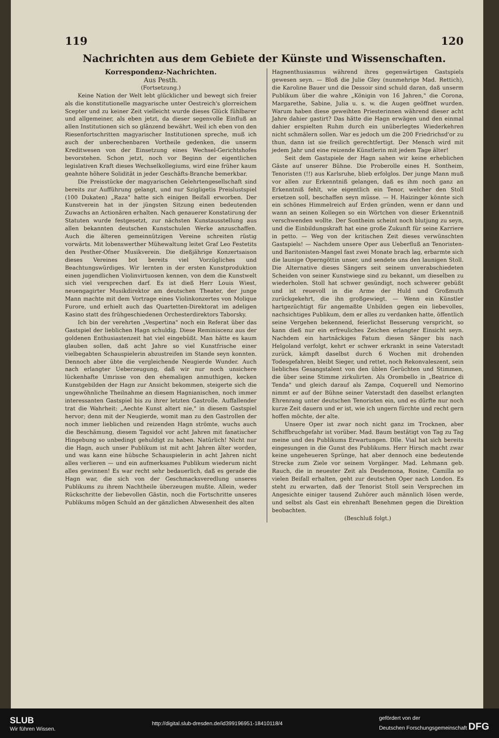119 120
Nachrichten aus dem Gebiete der Künste und Wissenschaften.
Korrespondenz-Nachrichten.
Aus Pesth.
(Fortsetzung.)
Keine Nation der Welt lebt glücklicher und bewegt sich freier als die konstitutionelle magyarische unter Oestreich's glorreichem Scepter und zu keiner Zeit vielleicht wurde dieses Glück fühlbarer und allgemeiner, als eben jetzt, da dieser segenvolle Einfluß an allen Institutionen sich so glänzend bewährt. Weil ich eben von den Riesenfortschritten magyarischer Institutionen spreche, muß ich auch der unberechenbaren Vortheile gedenken, die unserm Kreditwesen von der Einsetzung eines Wechsel-Gerichtshofes bevorstehen. Schon jetzt, noch vor Beginn der eigentlichen legislativen Kraft dieses Wechselkollegiums, wird eine früher kaum geahnte höhere Solidität in jeder Geschäfts-Branche bemerkbar.
Die Preisstücke der magyarischen Gelehrtengesellschaft sind bereits zur Aufführung gelangt, und nur Szigligetis Preislustspiel (100 Dukaten) „Raza" hatte sich einigen Beifall erworben. Der Kunstverein hat in der jüngsten Sitzung einen bedeutenden Zuwachs an Actionären erhalten. Nach genauerer Konstatirung der Statuten wurde festgesetzt, zur nächsten Kunstausstellung aus allen bekannten deutschen Kunstschulen Werke anzuschaffen. Auch die älteren gemeinnützigen Vereine schreiten rüstig vorwärts. Mit lobenswerther Mühewaltung leitet Graf Leo Festetits den Pesther-Ofner Musikverein. Die dießjährige Konzertsaison dieses Vereines bot bereits viel Vorzügliches und Beachtungswürdiges. Wir lernten in der ersten Kunstproduktion einen jugendlichen Violinvirtuosen kennen, von dem die Kunstwelt sich viel versprechen darf. Es ist dieß Herr Louis Wiest, neuengagirter Musikdirektor am deutschen Theater, der junge Mann machte mit dem Vortrage eines Violinkonzertes von Molique Furore, und erhielt auch das Quartetten-Direktorat im adeligen Kasino statt des frühgeschiedenen Orchesterdirektors Taborsky.
Ich bin der verehrten „Vespertina" noch ein Referat über das Gastspiel der lieblichen Hagn schuldig. Diese Reminiscenz aus der goldenen Enthusiastenzeit hat viel eingebüßt. Man hätte es kaum glauben sollen, daß acht Jahre so viel Kunstfrische einer vielbegabten Schauspielerin abzustreifen im Stande seyn konnten. Dennoch aber übte die vergleichende Neugierde Wunder. Auch nach erlangter Ueberzeugung, daß wir nur noch unsichere lückenhafte Umrisse von den ehemaligen anmuthigen, kecken Kunstgebilden der Hagn zur Ansicht bekommen, steigerte sich die ungewöhnliche Theilnahme an diesem Hagnianischen, noch immer interessanten Gastspiel bis zu ihrer letzten Gastrolle. Auffallender trat die Wahrheit: „Aechte Kunst altert nie," in diesem Gastspiel hervor; denn mit der Neugierde, womit man zu den Gastrollen der noch immer lieblichen und reizenden Hagn strömte, wuchs auch die Beschämung, diesem Tagsidol vor acht Jahren mit fanatischer Hingebung so unbedingt gehuldigt zu haben. Natürlich! Nicht nur die Hagn, auch unser Publikum ist mit acht Jahren älter worden, und was kann eine hübsche Schauspielerin in acht Jahren nicht alles verlieren — und ein aufmerksames Publikum wiederum nicht alles gewinnen! Es war recht sehr bedauerlich, daß es gerade die Hagn war, die sich von der Geschmacksveredlung unseres Publikums zu ihrem Nachtheile überzeugen mußte. Allein, weder Rückschritte der liebevollen Gästin, noch die Fortschritte unseres Publikums mögen Schuld an der gänzlichen Abwesenheit des alten
Hagnenthusiasmus während ihres gegenwärtigen Gastspiels gewesen seyn. — Bloß die Julie Gley (nunmehrige Mad. Rettich), die Karoline Bauer und die Dessoir sind schuld daran, daß unserm Publikum über die wahre „Königin von 16 Jahren," die Corona, Margarethe, Sabine, Julia u. s. w. die Augen geöffnet wurden. Warum haben diese geweihten Priesterinnen während dieser acht Jahre dahier gastirt? Das hätte die Hagn erwägen und den einmal dahier erspielten Ruhm durch ein unüberlegtes Wiederkehren nicht schmälern sollen. War es jedoch um die 200 Friedrichsd'or zu thun, dann ist sie freilich gerechtfertigt. Der Mensch wird mit jedem Jahr und eine reizende Künstlerin mit jedem Tage älter!
Seit dem Gastspiele der Hagn sahen wir keine erheblichen Gäste auf unserer Bühne. Die Proberolle eines H. Sontheim, Tenoristen (!!) aus Karlsruhe, blieb erfolglos. Der junge Mann muß vor allen zur Erkenntniß gelangen, daß es ihm noch ganz an Erkenntniß fehlt, wie eigentlich ein Tenor, welcher den Stoll ersetzen soll, beschaffen seyn müsse. — H. Haizinger könnte sich ein schönes Himmelreich auf Erden gründen, wenn er dann und wann an seinen Kollegen so ein Wörtchen von dieser Erkenntniß verschwenden wollte. Der Sontheim scheint noch blutjung zu seyn, und die Einbildungskraft hat eine große Zukunft für seine Karriere in petto. — Weg von der kritischen Zeit dieses verwünschten Gastspiels! — Nachdem unsere Oper aus Ueberfluß an Tenoristen- und Baritonisten-Mangel fast zwei Monate brach lag, erbarmte sich die launige Operngöttin unser, und sendete uns den launigen Stoll. Die Alternative dieses Sängers seit seinem unverabschiedeten Scheiden von seiner Kunstwiege sind zu bekannt, um dieselben zu wiederholen. Stoll hat schwer gesündigt, noch schwerer gebüßt und ist reuevoll in die Arme der Huld und Großmuth zurückgekehrt, die ihn großgewiegt. — Wenn ein Künstler hartgezüchtigt für angemaßte Unbilden gegen ein liebevolles, nachsichtiges Publikum, dem er alles zu verdanken hatte, öffentlich seine Vergehen bekennend, feierlichst Besserung verspricht, so kann dieß nur ein erfreuliches Zeichen erlangter Einsicht seyn. Nachdem ein hartnäckiges Fatum diesen Sänger bis nach Helgoland verfolgt, kehrt er schwer erkrankt in seine Vaterstadt zurück, kämpft daselbst durch 6 Wochen mit drohenden Todesgefahren, bleibt Sieger, und rettet, noch Rekonvaleszent, sein liebliches Gesangstalent von den üblen Gerüchten und Stimmen, die über seine Stimme zirkulirten. Als Orombello in „Beatrice di Tenda" und gleich darauf als Zampa, Coquerell und Nemorino nimmt er auf der Bühne seiner Vaterstadt den daselbst erlangten Ehrenrang unter deutschen Tenoristen ein, und es dürfte nur noch kurze Zeit dauern und er ist, wie ich ungern fürchte und recht gern hoffen möchte, der alte.
Unsere Oper ist zwar noch nicht ganz im Trocknen, aber Schiffbruchgefahr ist vorüber. Mad. Baum bestätigt von Tag zu Tag meine und des Publikums Erwartungen. Dlle. Vial hat sich bereits eingesungen in die Gunst des Publikums. Herr Hirsch macht zwar keine ungeheueren Sprünge, hat aber dennoch eine bedeutende Strecke zum Ziele vor seinem Vorgänger. Mad. Lehmann geb. Rauch, die in neuester Zeit als Desdemona, Rosine, Camilla so vielen Beifall erhalten, geht zur deutschen Oper nach London. Es steht zu erwarten, daß der Tenorist Stoll sein Versprechen im Angesichte einiger tausend Zuhörer auch männlich lösen werde, und selbst als Gast ein ehrenhaft Benehmen gegen die Direktion beobachten.
(Beschluß folgt.)
SLUB
Wir führen Wissen. http://digital.slub-dresden.de/id399196951-18410118/4 gefördert von der
Deutschen Forschungsgemeinschaft DFG